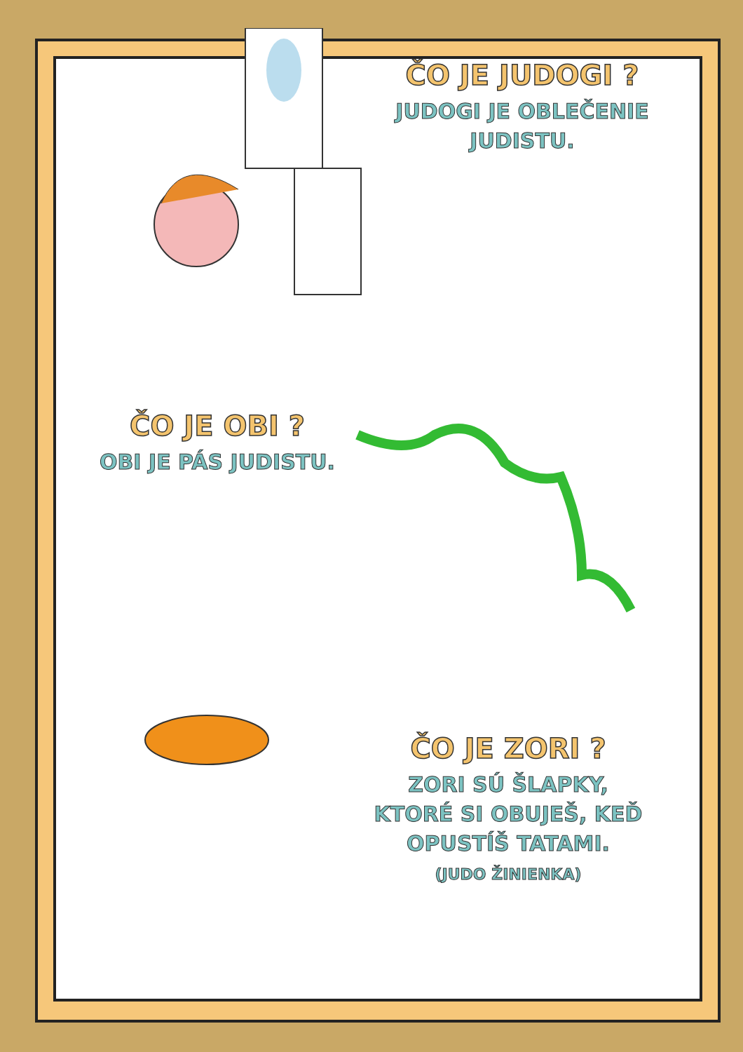ČO JE JUDOGI ?
JUDOGI JE OBLEČENIE
JUDISTU.
ČO JE OBI ?
OBI JE PÁS JUDISTU.
ČO JE ZORI ?
ZORI SÚ ŠLAPKY,
KTORÉ SI OBUJEŠ, KEĎ
OPUSTÍŠ TATAMI.
(JUDO ŽINIENKA)